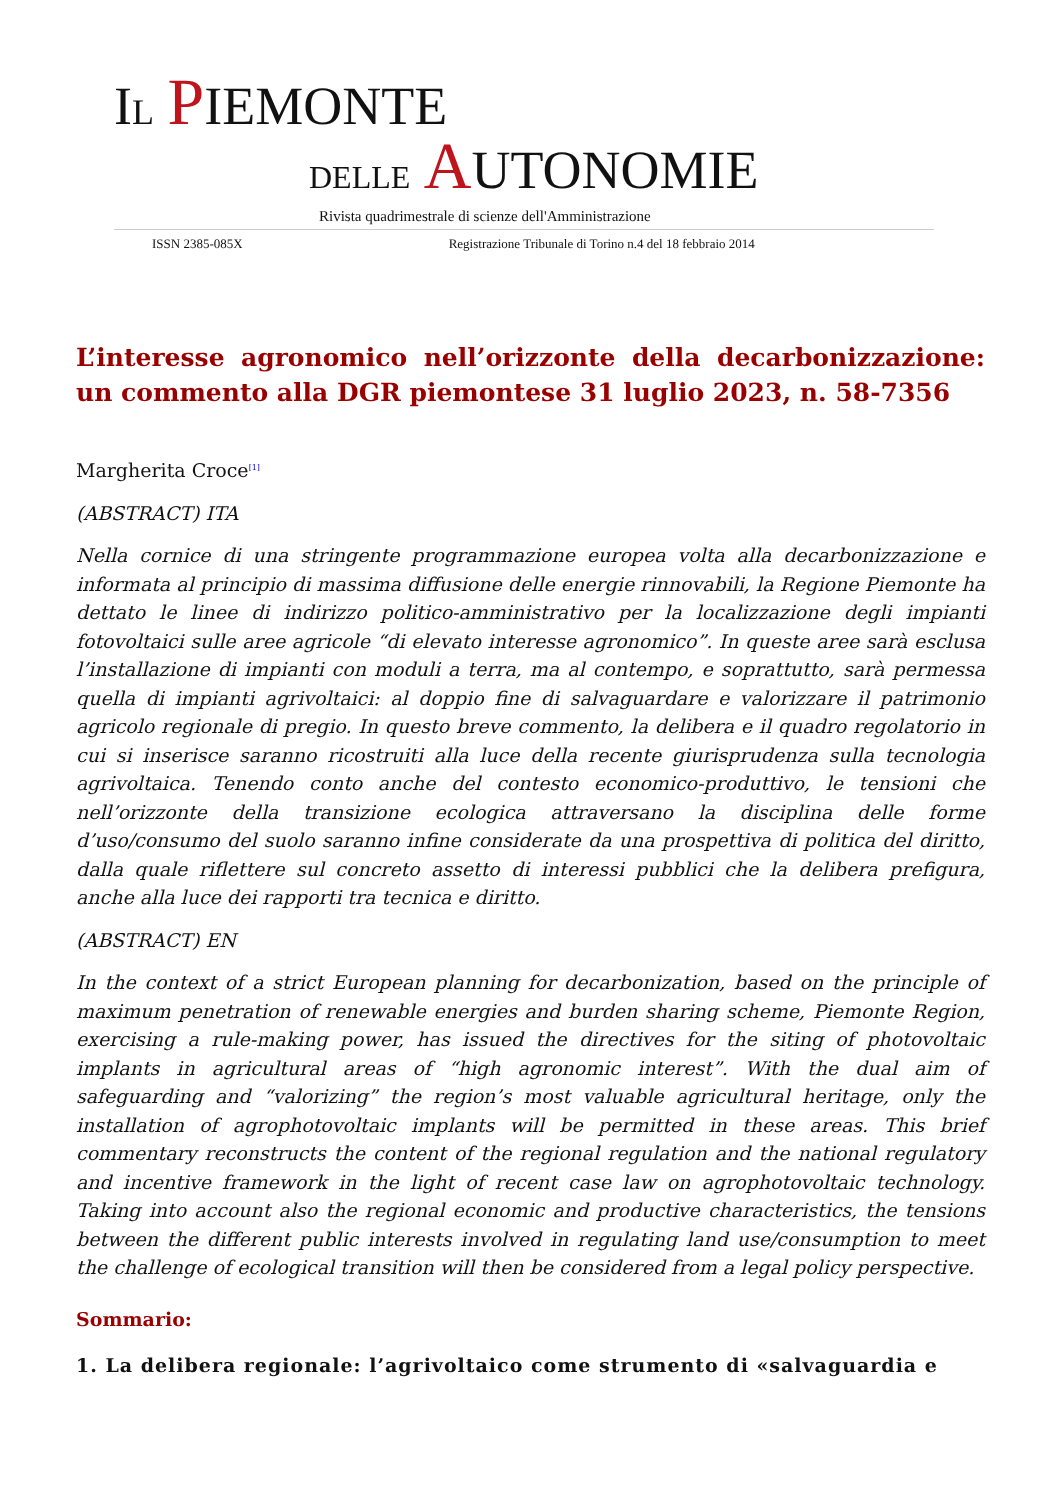IL PIEMONTE
DELLE AUTONOMIE
Rivista quadrimestrale di scienze dell'Amministrazione
ISSN 2385-085X Registrazione Tribunale di Torino n.4 del 18 febbraio 2014
L’interesse agronomico nell’orizzonte della decarbonizzazione: un commento alla DGR piemontese 31 luglio 2023, n. 58-7356
Margherita Croce<sup>[1]</sup>
(ABSTRACT) ITA
Nella cornice di una stringente programmazione europea volta alla decarbonizzazione e informata al principio di massima diffusione delle energie rinnovabili, la Regione Piemonte ha dettato le linee di indirizzo politico-amministrativo per la localizzazione degli impianti fotovoltaici sulle aree agricole “di elevato interesse agronomico”. In queste aree sarà esclusa l’installazione di impianti con moduli a terra, ma al contempo, e soprattutto, sarà permessa quella di impianti agrivoltaici: al doppio fine di salvaguardare e valorizzare il patrimonio agricolo regionale di pregio. In questo breve commento, la delibera e il quadro regolatorio in cui si inserisce saranno ricostruiti alla luce della recente giurisprudenza sulla tecnologia agrivoltaica. Tenendo conto anche del contesto economico-produttivo, le tensioni che nell’orizzonte della transizione ecologica attraversano la disciplina delle forme d’uso/consumo del suolo saranno infine considerate da una prospettiva di politica del diritto, dalla quale riflettere sul concreto assetto di interessi pubblici che la delibera prefigura, anche alla luce dei rapporti tra tecnica e diritto.
(ABSTRACT) EN
In the context of a strict European planning for decarbonization, based on the principle of maximum penetration of renewable energies and burden sharing scheme, Piemonte Region, exercising a rule-making power, has issued the directives for the siting of photovoltaic implants in agricultural areas of “high agronomic interest”. With the dual aim of safeguarding and “valorizing” the region’s most valuable agricultural heritage, only the installation of agrophotovoltaic implants will be permitted in these areas. This brief commentary reconstructs the content of the regional regulation and the national regulatory and incentive framework in the light of recent case law on agrophotovoltaic technology. Taking into account also the regional economic and productive characteristics, the tensions between the different public interests involved in regulating land use/consumption to meet the challenge of ecological transition will then be considered from a legal policy perspective.
Sommario:
1. La delibera regionale: l’agrivoltaico come strumento di «salvaguardia e